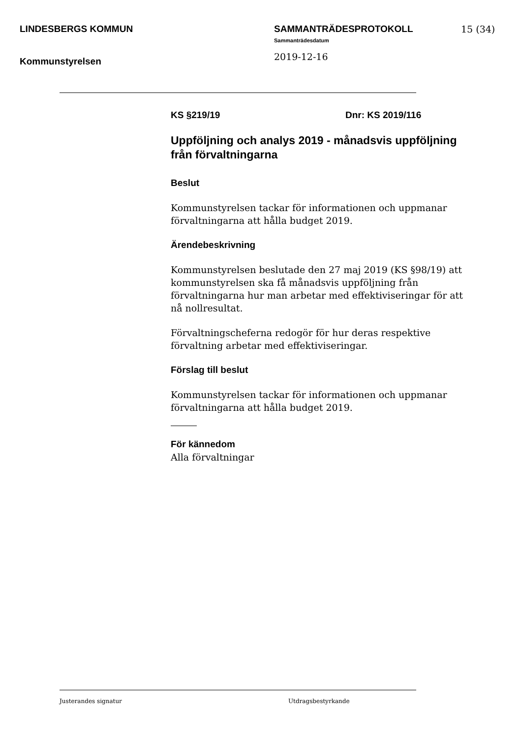LINDESBERGS KOMMUN
Kommunstyrelsen
SAMMANTRÄDESPROTOKOLL
Sammanträdesdatum
2019-12-16
15 (34)
KS §219/19 Dnr: KS 2019/116
Uppföljning och analys 2019 - månadsvis uppföljning från förvaltningarna
Beslut
Kommunstyrelsen tackar för informationen och uppmanar förvaltningarna att hålla budget 2019.
Ärendebeskrivning
Kommunstyrelsen beslutade den 27 maj 2019 (KS §98/19) att kommunstyrelsen ska få månadsvis uppföljning från förvaltningarna hur man arbetar med effektiviseringar för att nå nollresultat.
Förvaltningscheferna redogör för hur deras respektive förvaltning arbetar med effektiviseringar.
Förslag till beslut
Kommunstyrelsen tackar för informationen och uppmanar förvaltningarna att hålla budget 2019.
För kännedom
Alla förvaltningar
Justerandes signatur Utdragsbestyrkande